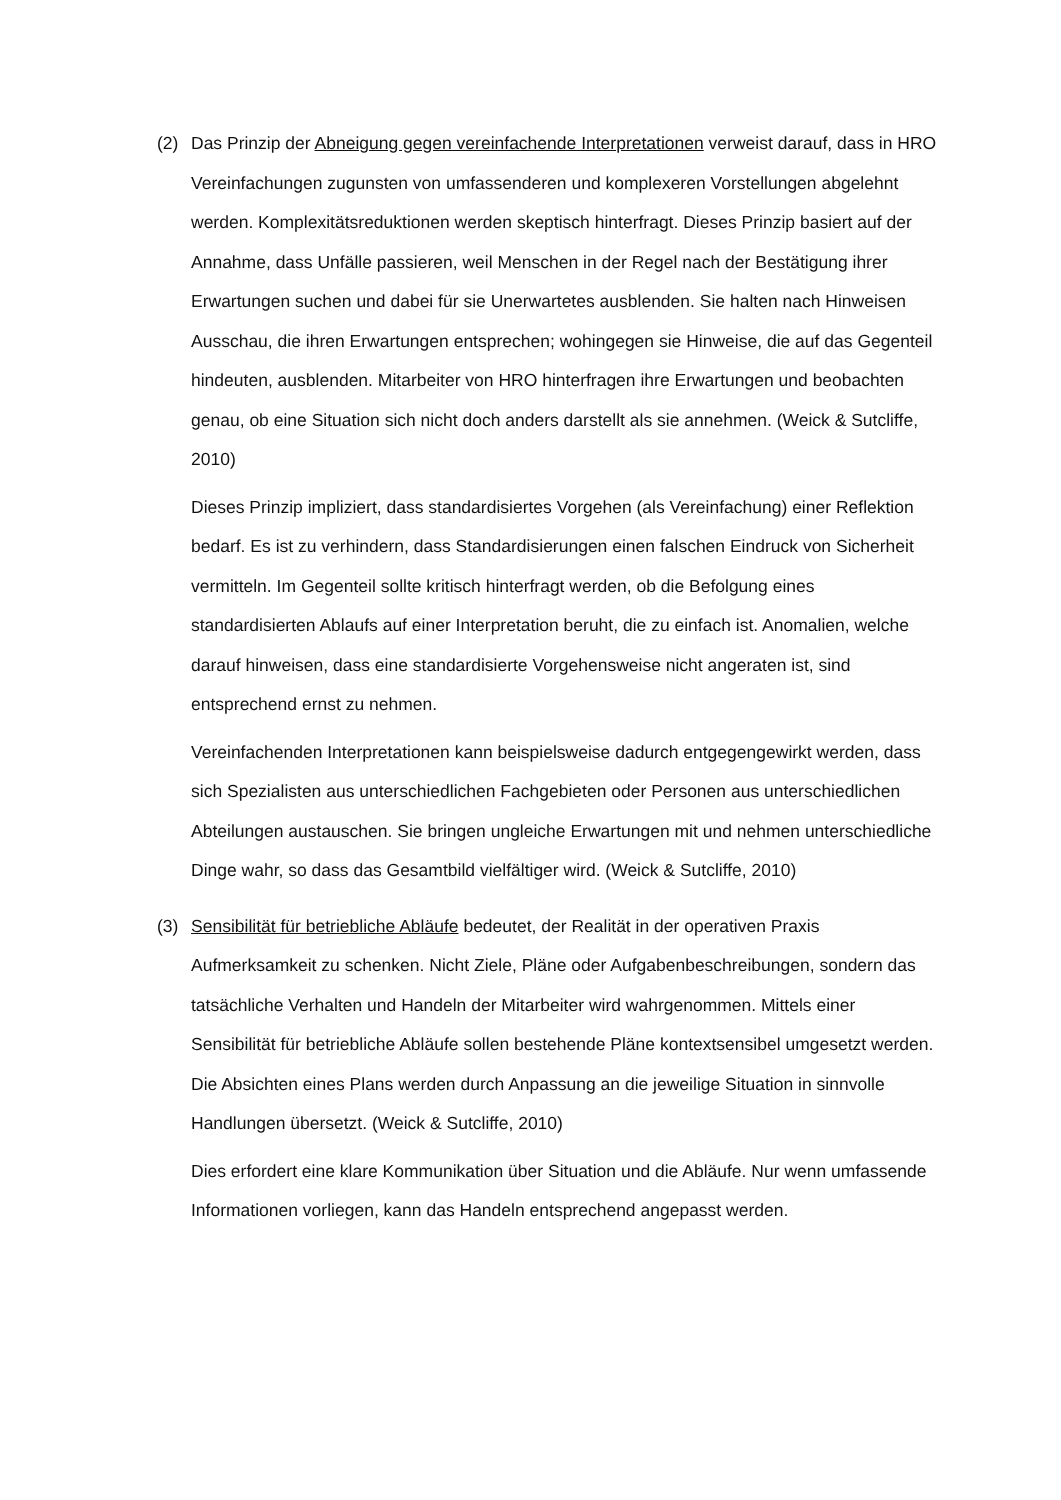(2) Das Prinzip der Abneigung gegen vereinfachende Interpretationen verweist darauf, dass in HRO Vereinfachungen zugunsten von umfassenderen und komplexeren Vor­stellungen abgelehnt werden. Komplexitätsreduktionen werden skeptisch hinter­fragt. Dieses Prinzip basiert auf der Annahme, dass Unfälle passieren, weil Menschen in der Regel nach der Bestätigung ihrer Erwartungen suchen und dabei für sie Uner­wartetes ausblenden. Sie halten nach Hinweisen Ausschau, die ihren Erwartungen entsprechen; wohingegen sie Hinweise, die auf das Gegenteil hindeuten, ausblenden. Mitarbeiter von HRO hinterfragen ihre Erwartungen und beobachten genau, ob eine Situation sich nicht doch anders darstellt als sie annehmen. (Weick & Sutcliffe, 2010)
Dieses Prinzip impliziert, dass standardisiertes Vorgehen (als Vereinfachung) einer Reflektion bedarf. Es ist zu verhindern, dass Standardisierungen einen falschen Ein­druck von Sicherheit vermitteln. Im Gegenteil sollte kritisch hinterfragt werden, ob die Befolgung eines standardisierten Ablaufs auf einer Interpretation beruht, die zu einfach ist. Anomalien, welche darauf hinweisen, dass eine standardisierte Vorge­hensweise nicht angeraten ist, sind entsprechend ernst zu nehmen.
Vereinfachenden Interpretationen kann beispielsweise dadurch entgegengewirkt werden, dass sich Spezialisten aus unterschiedlichen Fachgebieten oder Personen aus unterschiedlichen Abteilungen austauschen. Sie bringen ungleiche Erwartungen mit und nehmen unterschiedliche Dinge wahr, so dass das Gesamtbild vielfältiger wird. (Weick & Sutcliffe, 2010)
(3) Sensibilität für betriebliche Abläufe bedeutet, der Realität in der operativen Praxis Aufmerksamkeit zu schenken. Nicht Ziele, Pläne oder Aufgabenbeschreibungen, son­dern das tatsächliche Verhalten und Handeln der Mitarbeiter wird wahrgenommen. Mittels einer Sensibilität für betriebliche Abläufe sollen bestehende Pläne kontext­sensibel umgesetzt werden. Die Absichten eines Plans werden durch Anpassung an die jeweilige Situation in sinnvolle Handlungen übersetzt. (Weick & Sutcliffe, 2010)
Dies erfordert eine klare Kommunikation über Situation und die Abläufe. Nur wenn umfassende Informationen vorliegen, kann das Handeln entsprechend angepasst werden.